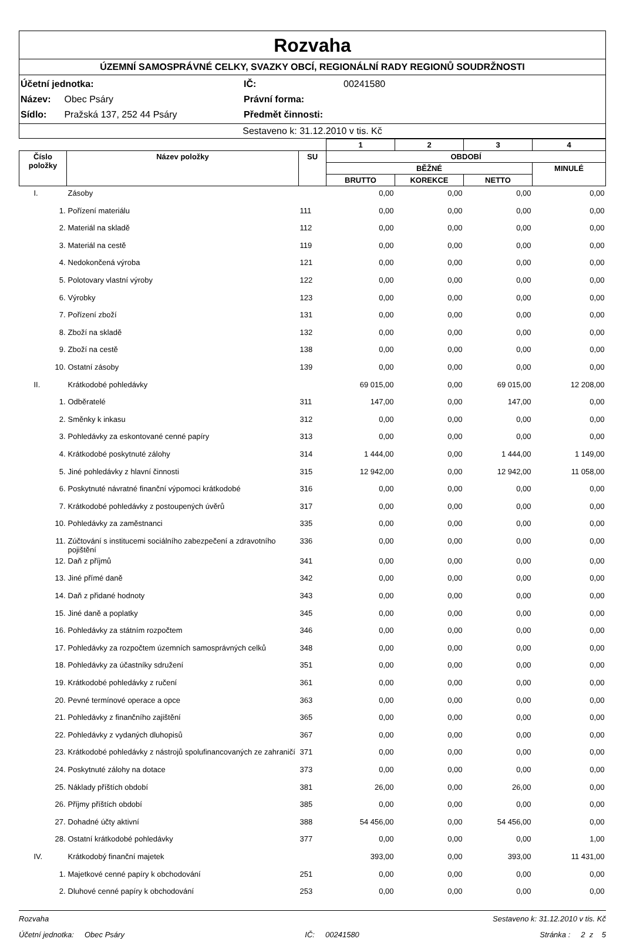Rozvaha
ÚZEMNÍ SAMOSPRÁVNÉ CELKY, SVAZKY OBCÍ, REGIONÁLNÍ RADY REGIONŮ SOUDRŽNOSTI
Účetní jednotka:
IČ:
00241580
Název: Obec Psáry
Právní forma:
Sídlo: Pražská 137, 252 44 Psáry
Předmět činnosti:
Sestaveno k: 31.12.2010 v tis. Kč
| | | | 1 | 2 | 3 | 4 |
| --- | --- | --- | --- | --- | --- | --- |
| Číslo položky | Název položky | SU | OBDOBÍ | | | |
| | | | BĚŽNÉ | | | MINULÉ |
| | | | BRUTTO | KOREKCE | NETTO | |
| I. | Zásoby | | 0,00 | 0,00 | 0,00 | 0,00 |
| 1. | Pořízení materiálu | 111 | 0,00 | 0,00 | 0,00 | 0,00 |
| 2. | Materiál na skladě | 112 | 0,00 | 0,00 | 0,00 | 0,00 |
| 3. | Materiál na cestě | 119 | 0,00 | 0,00 | 0,00 | 0,00 |
| 4. | Nedokončená výroba | 121 | 0,00 | 0,00 | 0,00 | 0,00 |
| 5. | Polotovary vlastní výroby | 122 | 0,00 | 0,00 | 0,00 | 0,00 |
| 6. | Výrobky | 123 | 0,00 | 0,00 | 0,00 | 0,00 |
| 7. | Pořízení zboží | 131 | 0,00 | 0,00 | 0,00 | 0,00 |
| 8. | Zboží na skladě | 132 | 0,00 | 0,00 | 0,00 | 0,00 |
| 9. | Zboží na cestě | 138 | 0,00 | 0,00 | 0,00 | 0,00 |
| 10. | Ostatní zásoby | 139 | 0,00 | 0,00 | 0,00 | 0,00 |
| II. | Krátkodobé pohledávky | | 69 015,00 | 0,00 | 69 015,00 | 12 208,00 |
| 1. | Odběratelé | 311 | 147,00 | 0,00 | 147,00 | 0,00 |
| 2. | Směnky k inkasu | 312 | 0,00 | 0,00 | 0,00 | 0,00 |
| 3. | Pohledávky za eskontované cenné papíry | 313 | 0,00 | 0,00 | 0,00 | 0,00 |
| 4. | Krátkodobé poskytnuté zálohy | 314 | 1 444,00 | 0,00 | 1 444,00 | 1 149,00 |
| 5. | Jiné pohledávky z hlavní činnosti | 315 | 12 942,00 | 0,00 | 12 942,00 | 11 058,00 |
| 6. | Poskytnuté návratné finanční výpomoci krátkodobé | 316 | 0,00 | 0,00 | 0,00 | 0,00 |
| 7. | Krátkodobé pohledávky z postoupených úvěrů | 317 | 0,00 | 0,00 | 0,00 | 0,00 |
| 10. | Pohledávky za zaměstnanci | 335 | 0,00 | 0,00 | 0,00 | 0,00 |
| 11. | Zúčtování s institucemi sociálního zabezpečení a zdravotního pojištění | 336 | 0,00 | 0,00 | 0,00 | 0,00 |
| 12. | Daň z příjmů | 341 | 0,00 | 0,00 | 0,00 | 0,00 |
| 13. | Jiné přímé daně | 342 | 0,00 | 0,00 | 0,00 | 0,00 |
| 14. | Daň z přidané hodnoty | 343 | 0,00 | 0,00 | 0,00 | 0,00 |
| 15. | Jiné daně a poplatky | 345 | 0,00 | 0,00 | 0,00 | 0,00 |
| 16. | Pohledávky za státním rozpočtem | 346 | 0,00 | 0,00 | 0,00 | 0,00 |
| 17. | Pohledávky za rozpočtem územních samosprávných celků | 348 | 0,00 | 0,00 | 0,00 | 0,00 |
| 18. | Pohledávky za účastníky sdružení | 351 | 0,00 | 0,00 | 0,00 | 0,00 |
| 19. | Krátkodobé pohledávky z ručení | 361 | 0,00 | 0,00 | 0,00 | 0,00 |
| 20. | Pevné termínové operace a opce | 363 | 0,00 | 0,00 | 0,00 | 0,00 |
| 21. | Pohledávky z finančního zajištění | 365 | 0,00 | 0,00 | 0,00 | 0,00 |
| 22. | Pohledávky z vydaných dluhopisů | 367 | 0,00 | 0,00 | 0,00 | 0,00 |
| 23. | Krátkodobé pohledávky z nástrojů spolufinancovaných ze zahraničí | 371 | 0,00 | 0,00 | 0,00 | 0,00 |
| 24. | Poskytnuté zálohy na dotace | 373 | 0,00 | 0,00 | 0,00 | 0,00 |
| 25. | Náklady příštích období | 381 | 26,00 | 0,00 | 26,00 | 0,00 |
| 26. | Příjmy příštích období | 385 | 0,00 | 0,00 | 0,00 | 0,00 |
| 27. | Dohadné účty aktivní | 388 | 54 456,00 | 0,00 | 54 456,00 | 0,00 |
| 28. | Ostatní krátkodobé pohledávky | 377 | 0,00 | 0,00 | 0,00 | 1,00 |
| IV. | Krátkodobý finanční majetek | | 393,00 | 0,00 | 393,00 | 11 431,00 |
| 1. | Majetkové cenné papíry k obchodování | 251 | 0,00 | 0,00 | 0,00 | 0,00 |
| 2. | Dluhové cenné papíry k obchodování | 253 | 0,00 | 0,00 | 0,00 | 0,00 |
Rozvaha Sestaveno k: 31.12.2010 v tis. Kč
Účetní jednotka: Obec Psáry IČ: 00241580 Stránka : 2 z 5